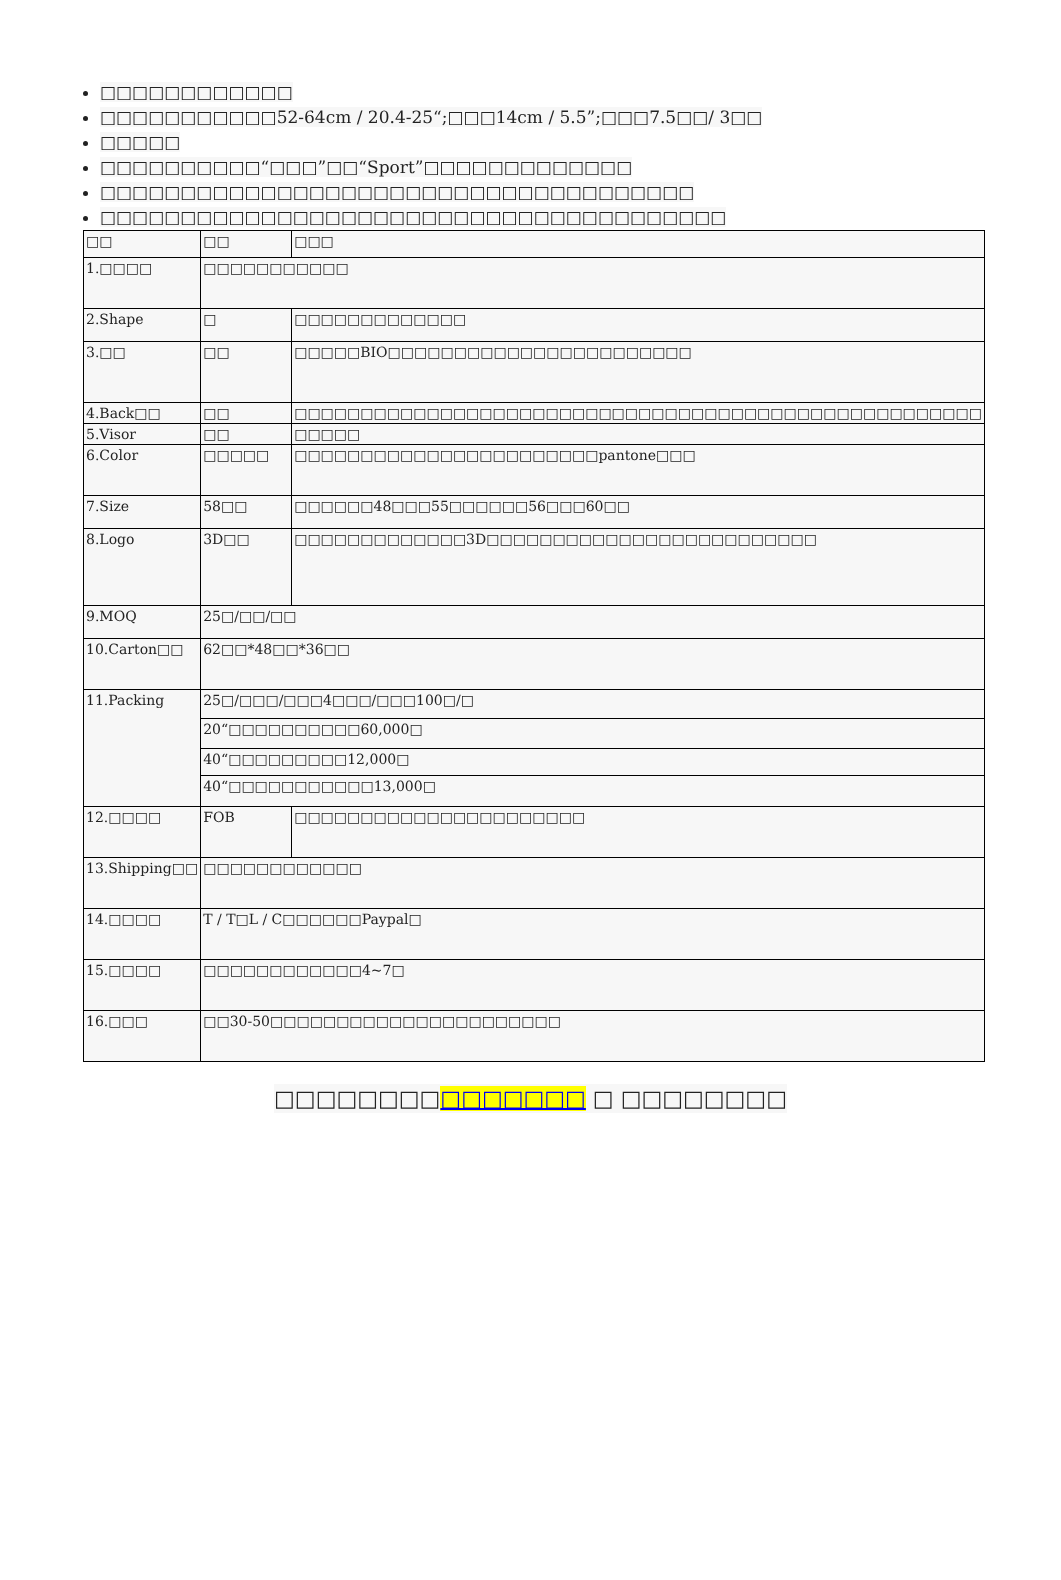□□□□□□□□□□□□
□□□□□□□□□□□52-64cm / 20.4-25“;□□□14cm / 5.5”;□□□7.5□□/ 3□□
□□□□□
□□□□□□□□□□“□□□”□□“Sport”□□□□□□□□□□□□□
□□□□□□□□□□□□□□□□□□□□□□□□□□□□□□□□□□□□□
□□□□□□□□□□□□□□□□□□□□□□□□□□□□□□□□□□□□□□□
| □□ | □□ | □□□ |
| 1.□□□□ | □□□□□□□□□□□ | |
| 2.Shape | □ | □□□□□□□□□□□□□ |
| 3.□□ | □□ | □□□□□BIO□□□□□□□□□□□□□□□□□□□□□□□ |
| 4.Back□□ | □□ | □□□□□□□□□□□□□□□□□□□□□□□□□□□□□□□□□□□□□□□□□□□□□□□□□□□□ |
| 5.Visor | □□ | □□□□□ |
| 6.Color | □□□□□ | □□□□□□□□□□□□□□□□□□□□□□□pantone□□□ |
| 7.Size | 58□□ | □□□□□□48□□□55□□□□□□56□□□60□□ |
| 8.Logo | 3D□□ | □□□□□□□□□□□□□3D□□□□□□□□□□□□□□□□□□□□□□□□□ |
| 9.MOQ | 25□/□□/□□ | |
| 10.Carton□□ | 62□□*48□□*36□□ | |
| 11.Packing | 25□/□□□/□□□4□□□/□□□100□/□ | |
| | 20“□□□□□□□□□□60,000□ | |
| | 40“□□□□□□□□□12,000□ | |
| | 40“□□□□□□□□□□□13,000□ | |
| 12.□□□□ | FOB | □□□□□□□□□□□□□□□□□□□□□□ |
| 13.Shipping□□ | □□□□□□□□□□□□ | |
| 14.□□□□ | T / T□L / C□□□□□□Paypal□ | |
| 15.□□□□ | □□□□□□□□□□□□4~7□ | |
| 16.□□□ | □□30-50□□□□□□□□□□□□□□□□□□□□□□ | |
□□□□□□□□□□□□□□□ □ □□□□□□□□